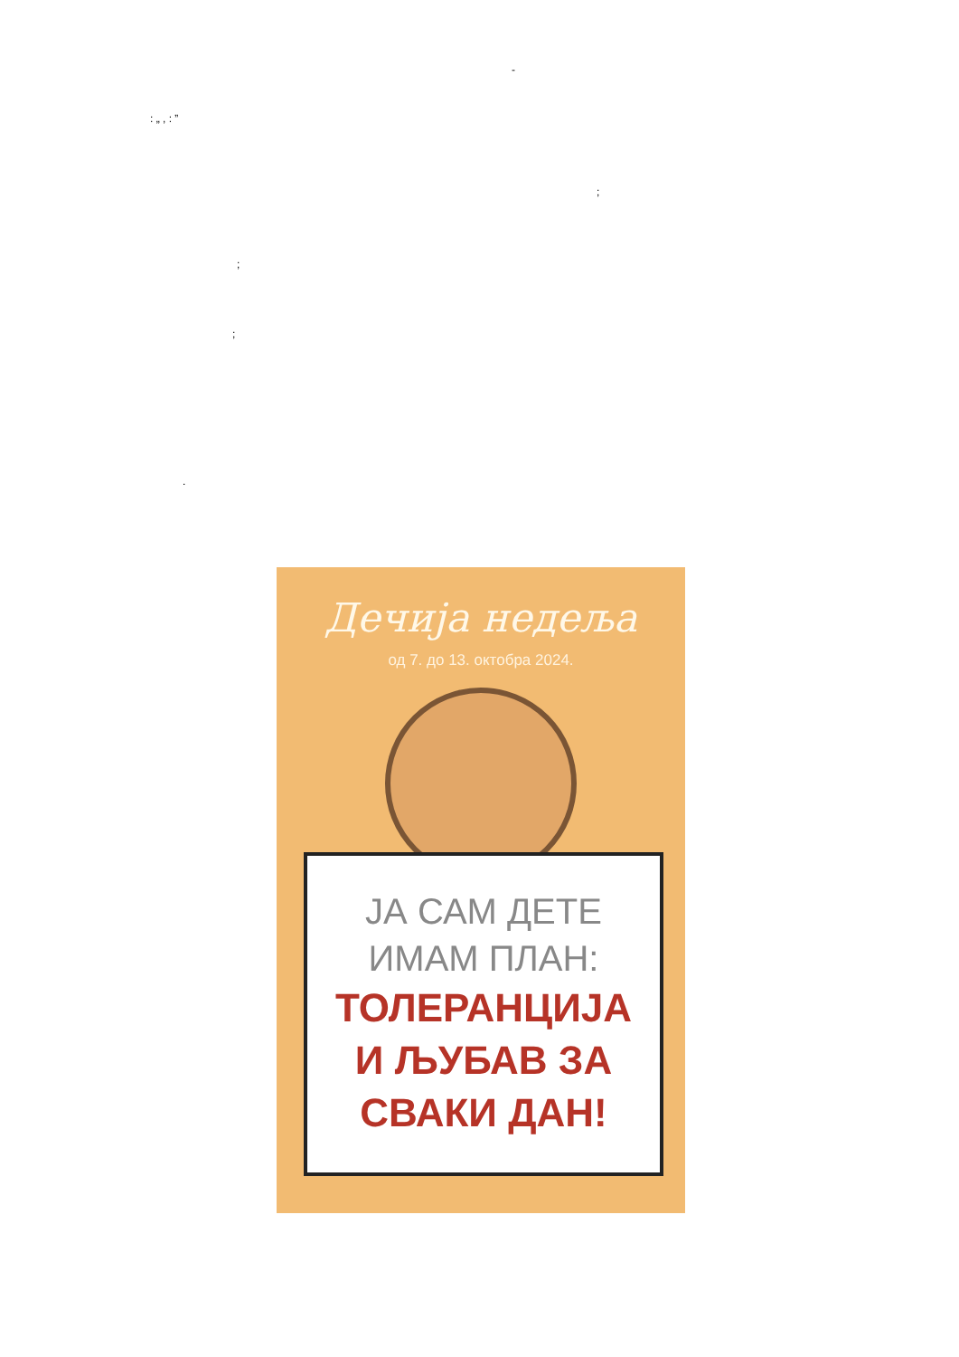-
: „ , : ”
;
;
;
.
Дечија недеља
од 7. до 13. октобра 2024.
ЈА САМ ДЕТЕ
ИМАМ ПЛАН:
ТОЛЕРАНЦИЈА
И ЉУБАВ ЗА
СВАКИ ДАН!